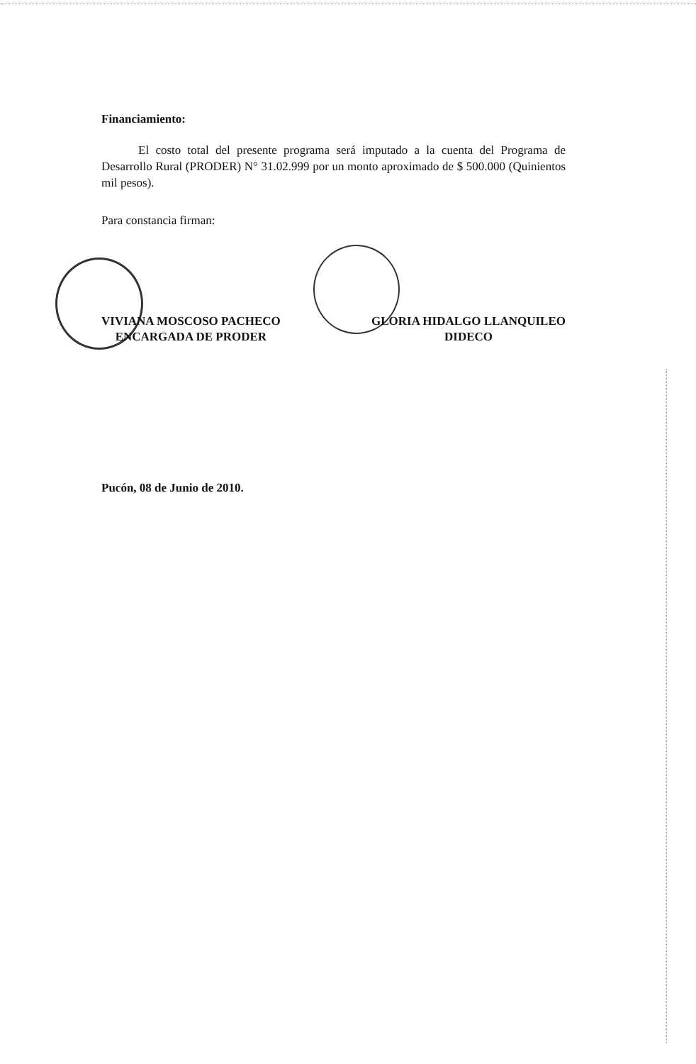Financiamiento:
El costo total del presente programa será imputado a la cuenta del Programa de Desarrollo Rural (PRODER) N° 31.02.999 por un monto aproximado de $ 500.000 (Quinientos mil pesos).
Para constancia firman:
VIVIANA MOSCOSO PACHECO
ENCARGADA DE PRODER
GLORIA HIDALGO LLANQUILEO
DIDECO
Pucón, 08 de Junio de 2010.